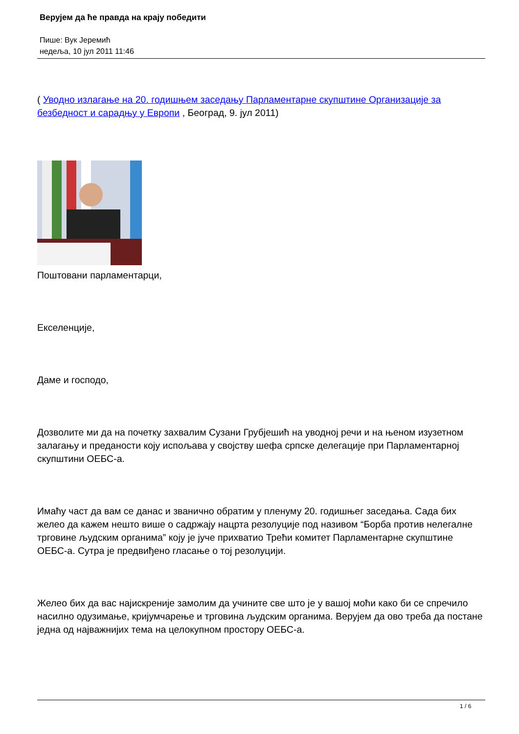Верујем да ће правда на крају победити
Пише: Вук Јеремић
недеља, 10 јул 2011 11:46
( Уводно излагање на 20. годишњем заседању Парламентарне скупштине Организације за безбедност и сарадњу у Европи , Београд, 9. јул 2011)
Поштовани парламентарци,
Екселенције,
Даме и господо,
Дозволите ми да на почетку захвалим Сузани Грубјешић на уводној речи и на њеном изузетном залагању и преданости коју испољава у својству шефа српске делегације при Парламентарној скупштини ОЕБС-а.
Имаћу част да вам се данас и званично обратим у пленуму 20. годишњег заседања. Сада бих желео да кажем нешто више о садржају нацрта резолуције под називом “Борба против нелегалне трговине људским органима” коју је јуче прихватио Трећи комитет Парламентарне скупштине ОЕБС-а. Сутра је предвиђено гласање о тој резолуцији.
Желео бих да вас најискреније замолим да учините све што је у вашој моћи како би се спречило насилно одузимање, кријумчарење и трговина људским органима. Верујем да ово треба да постане једна од најважнијих тема на целокупном простору ОЕБС-а.
1 / 6